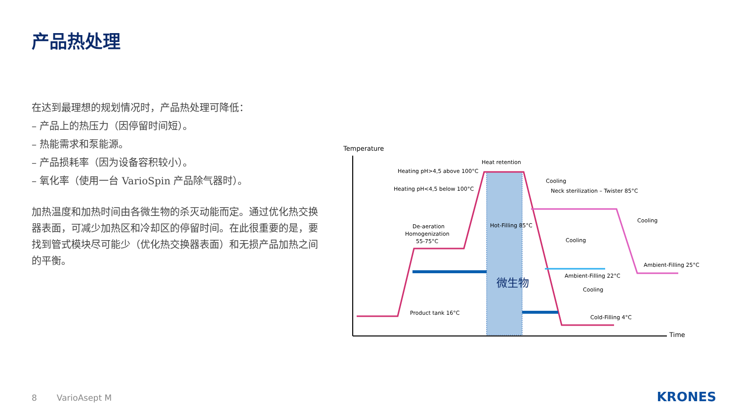产品热处理
在达到最理想的规划情况时，产品热处理可降低：
– 产品上的热压力（因停留时间短）。
– 热能需求和泵能源。
– 产品损耗率（因为设备容积较小）。
– 氧化率（使用一台 VarioSpin 产品除气器时）。
加热温度和加热时间由各微生物的杀灭动能而定。通过优化热交换器表面，可减少加热区和冷却区的停留时间。在此很重要的是，要找到管式模块尽可能少（优化热交换器表面）和无损产品加热之间的平衡。
Temperature
Heat retention
Heating pH>4,5 above 100°C
Heating pH<4,5 below 100°C
Neck sterilization – Twister 85°C
De-aeration
Homogenization
55-75°C
Hot-Filling 85°C
Ambient-Filling 25°C
Ambient-Filling 22°C
Product tank 16°C
Cold-Filling 4°C
Time
Cooling
Cooling
Cooling
Cooling
微生物
8 VarioAsept M KRONES